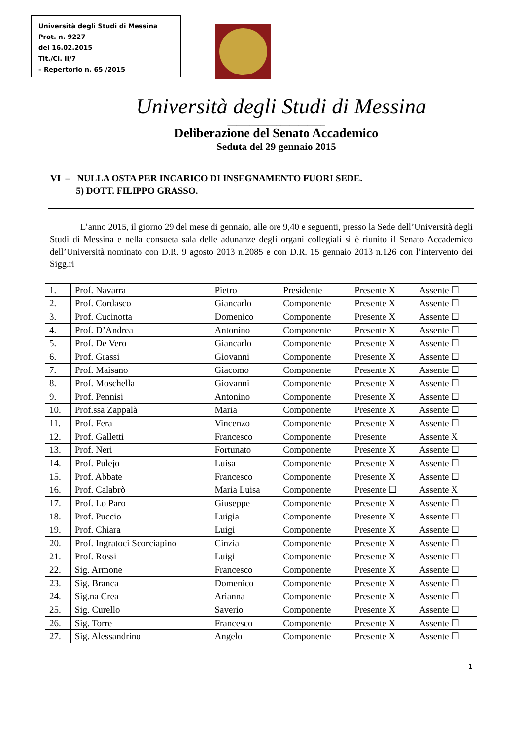Università degli Studi di Messina
Prot. n. 9227
del 16.02.2015
Tit./Cl. II/7
– Repertorio n. 65 /2015
Università degli Studi di Messina
______________________
Deliberazione del Senato Accademico
Seduta del 29 gennaio 2015
VI – NULLA OSTA PER INCARICO DI INSEGNAMENTO FUORI SEDE.
5) DOTT. FILIPPO GRASSO.
L’anno 2015, il giorno 29 del mese di gennaio, alle ore 9,40 e seguenti, presso la Sede dell’Università degli Studi di Messina e nella consueta sala delle adunanze degli organi collegiali si è riunito il Senato Accademico dell’Università nominato con D.R. 9 agosto 2013 n.2085 e con D.R. 15 gennaio 2013 n.126 con l’intervento dei Sigg.ri
| 1. | Prof. Navarra | Pietro | Presidente | Presente X | Assente ☐ |
| 2. | Prof. Cordasco | Giancarlo | Componente | Presente X | Assente ☐ |
| 3. | Prof. Cucinotta | Domenico | Componente | Presente X | Assente ☐ |
| 4. | Prof. D’Andrea | Antonino | Componente | Presente X | Assente ☐ |
| 5. | Prof. De Vero | Giancarlo | Componente | Presente X | Assente ☐ |
| 6. | Prof. Grassi | Giovanni | Componente | Presente X | Assente ☐ |
| 7. | Prof. Maisano | Giacomo | Componente | Presente X | Assente ☐ |
| 8. | Prof. Moschella | Giovanni | Componente | Presente X | Assente ☐ |
| 9. | Prof. Pennisi | Antonino | Componente | Presente X | Assente ☐ |
| 10. | Prof.ssa Zappalà | Maria | Componente | Presente X | Assente ☐ |
| 11. | Prof. Fera | Vincenzo | Componente | Presente X | Assente ☐ |
| 12. | Prof. Galletti | Francesco | Componente | Presente | Assente X |
| 13. | Prof. Neri | Fortunato | Componente | Presente X | Assente ☐ |
| 14. | Prof. Pulejo | Luisa | Componente | Presente X | Assente ☐ |
| 15. | Prof. Abbate | Francesco | Componente | Presente X | Assente ☐ |
| 16. | Prof. Calabrò | Maria Luisa | Componente | Presente ☐ | Assente X |
| 17. | Prof. Lo Paro | Giuseppe | Componente | Presente X | Assente ☐ |
| 18. | Prof. Puccio | Luigia | Componente | Presente X | Assente ☐ |
| 19. | Prof. Chiara | Luigi | Componente | Presente X | Assente ☐ |
| 20. | Prof. Ingratoci Scorciapino | Cinzia | Componente | Presente X | Assente ☐ |
| 21. | Prof. Rossi | Luigi | Componente | Presente X | Assente ☐ |
| 22. | Sig. Armone | Francesco | Componente | Presente X | Assente ☐ |
| 23. | Sig. Branca | Domenico | Componente | Presente X | Assente ☐ |
| 24. | Sig.na Crea | Arianna | Componente | Presente X | Assente ☐ |
| 25. | Sig. Curello | Saverio | Componente | Presente X | Assente ☐ |
| 26. | Sig. Torre | Francesco | Componente | Presente X | Assente ☐ |
| 27. | Sig. Alessandrino | Angelo | Componente | Presente X | Assente ☐ |
1